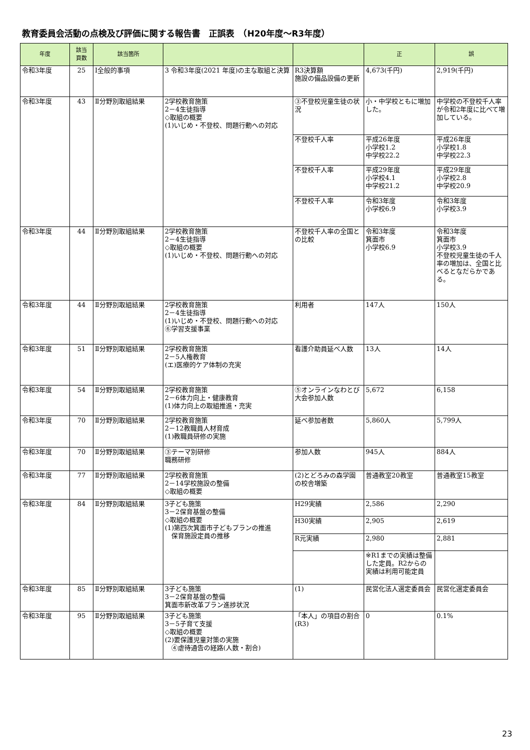教育委員会活動の点検及び評価に関する報告書　正誤表　（H20年度～R3年度）
| 年度 | 該当 頁数 | 該当箇所 | | | 正 | 誤 |
| --- | --- | --- | --- | --- | --- | --- |
| 令和3年度 | 25 | Ⅰ全般的事項 | 3 令和3年度(2021 年度)の主な取組と決算 | R3決算額 施設の備品設備の更新 | 4,673(千円) | 2,919(千円) |
| 令和3年度 | 43 | Ⅱ分野別取組結果 | 2学校教育施策 2－4生徒指導 ◇取組の概要 (1)いじめ・不登校、問題行動への対応 | ③不登校児童生徒の状況 | 小・中学校ともに増加した。 | 中学校の不登校千人率が令和2年度に比べて増加している。 |
| | | | | 不登校千人率 | 平成26年度 小学校1.2 中学校22.2 | 平成26年度 小学校1.8 中学校22.3 |
| | | | | 不登校千人率 | 平成29年度 小学校4.1 中学校21.2 | 平成29年度 小学校2.8 中学校20.9 |
| | | | | 不登校千人率 | 令和3年度 小学校6.9 | 令和3年度 小学校3.9 |
| 令和3年度 | 44 | Ⅱ分野別取組結果 | 2学校教育施策 2－4生徒指導 ◇取組の概要 (1)いじめ・不登校、問題行動への対応 | 不登校千人率の全国との比較 | 令和3年度 箕面市 小学校6.9 | 令和3年度 箕面市 小学校3.9 不登校児童生徒の千人率の増加は、全国と比べるとなだらかである。 |
| 令和3年度 | 44 | Ⅱ分野別取組結果 | 2学校教育施策 2－4生徒指導 (1)いじめ・不登校、問題行動への対応 ⑥学習支援事業 | 利用者 | 147人 | 150人 |
| 令和3年度 | 51 | Ⅱ分野別取組結果 | 2学校教育施策 2－5人権教育 (エ)医療的ケア体制の充実 | 看護介助員延べ人数 | 13人 | 14人 |
| 令和3年度 | 54 | Ⅱ分野別取組結果 | 2学校教育施策 2－6体力向上・健康教育 (1)体力向上の取組推進・充実 | ⑤オンラインなわとび大会参加人数 | 5,672 | 6,158 |
| 令和3年度 | 70 | Ⅱ分野別取組結果 | 2学校教育施策 2－12教職員人材育成 (1)教職員研修の実施 | 延べ参加者数 | 5,860人 | 5,799人 |
| 令和3年度 | 70 | Ⅱ分野別取組結果 | ③テーマ別研修 職務研修 | 参加人数 | 945人 | 884人 |
| 令和3年度 | 77 | Ⅱ分野別取組結果 | 2学校教育施策 2－14学校施設の整備 ◇取組の概要 | (2)とどろみの森学園の校舎増築 | 普通教室20教室 | 普通教室15教室 |
| 令和3年度 | 84 | Ⅱ分野別取組結果 | 3子ども施策 3－2保育基盤の整備 ◇取組の概要 (1)第四次箕面市子どもプランの推進 保育施設定員の推移 | H29実績 | 2,586 | 2,290 |
| | | | | H30実績 | 2,905 | 2,619 |
| | | | | R元実績 | 2,980 | 2,881 |
| | | | | | ※R1までの実績は整備した定員。R2からの実績は利用可能定員 | |
| 令和3年度 | 85 | Ⅱ分野別取組結果 | 3子ども施策 3－2保育基盤の整備 箕面市新改革プラン進捗状況 | (1) | 民営化法人選定委員会 | 民営化選定委員会 |
| 令和3年度 | 95 | Ⅱ分野別取組結果 | 3子ども施策 3－5子育て支援 ◇取組の概要 (2)要保護児童対策の実施 ④虐待通告の経路(人数・割合) | 「本人」の項目の割合(R3) | 0 | 0.1% |
23